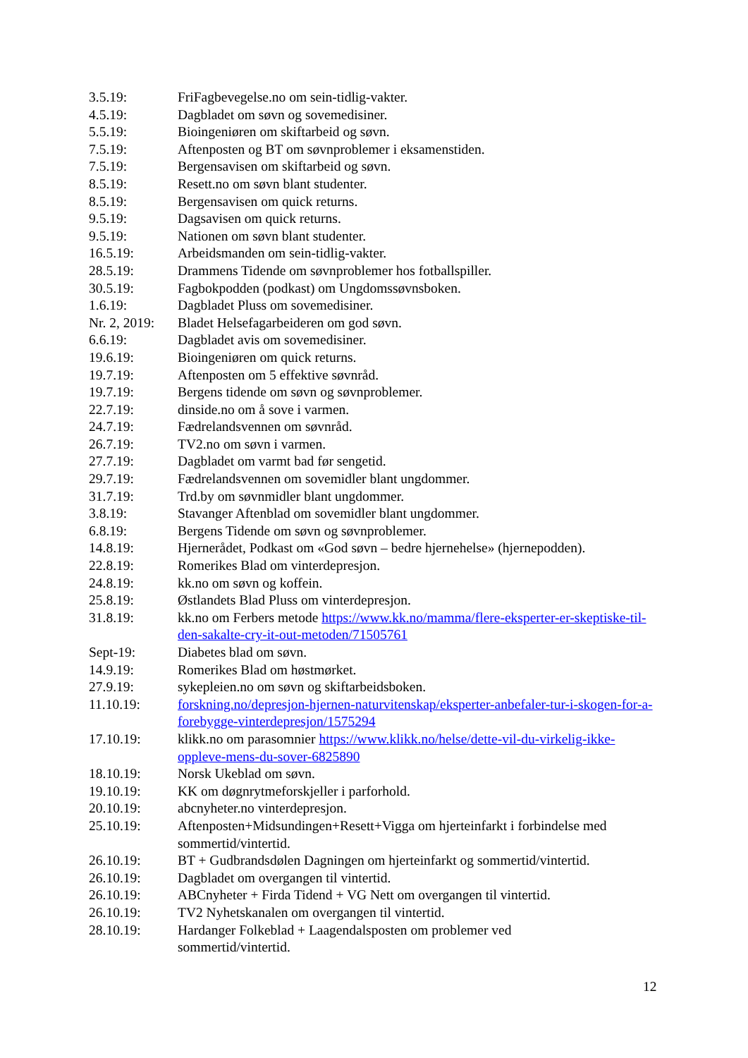3.5.19: FriFagbevegelse.no om sein-tidlig-vakter.
4.5.19: Dagbladet om søvn og sovemedisiner.
5.5.19: Bioingeniøren om skiftarbeid og søvn.
7.5.19: Aftenposten og BT om søvnproblemer i eksamenstiden.
7.5.19: Bergensavisen om skiftarbeid og søvn.
8.5.19: Resett.no om søvn blant studenter.
8.5.19: Bergensavisen om quick returns.
9.5.19: Dagsavisen om quick returns.
9.5.19: Nationen om søvn blant studenter.
16.5.19: Arbeidsmanden om sein-tidlig-vakter.
28.5.19: Drammens Tidende om søvnproblemer hos fotballspiller.
30.5.19: Fagbokpodden (podkast) om Ungdomssøvnsboken.
1.6.19: Dagbladet Pluss om sovemedisiner.
Nr. 2, 2019:
Bladet Helsefagarbeideren om god søvn.
6.6.19: Dagbladet avis om sovemedisiner.
19.6.19: Bioingeniøren om quick returns.
19.7.19: Aftenposten om 5 effektive søvnråd.
19.7.19: Bergens tidende om søvn og søvnproblemer.
22.7.19: dinside.no om å sove i varmen.
24.7.19: Fædrelandsvennen om søvnråd.
26.7.19: TV2.no om søvn i varmen.
27.7.19: Dagbladet om varmt bad før sengetid.
29.7.19: Fædrelandsvennen om sovemidler blant ungdommer.
31.7.19: Trd.by om søvnmidler blant ungdommer.
3.8.19: Stavanger Aftenblad om sovemidler blant ungdommer.
6.8.19: Bergens Tidende om søvn og søvnproblemer.
14.8.19: Hjernerådet, Podkast om «God søvn – bedre hjernehelse» (hjernepodden).
22.8.19: Romerikes Blad om vinterdepresjon.
24.8.19: kk.no om søvn og koffein.
25.8.19: Østlandets Blad Pluss om vinterdepresjon.
31.8.19: kk.no om Ferbers metode https://www.kk.no/mamma/flere-eksperter-er-skeptiske-til-den-sakalte-cry-it-out-metoden/71505761
Sept-19: Diabetes blad om søvn.
14.9.19: Romerikes Blad om høstmørket.
27.9.19: sykepleien.no om søvn og skiftarbeidsboken.
11.10.19: forskning.no/depresjon-hjernen-naturvitenskap/eksperter-anbefaler-tur-i-skogen-for-a-forebygge-vinterdepresjon/1575294
17.10.19: klikk.no om parasomnier https://www.klikk.no/helse/dette-vil-du-virkelig-ikke-oppleve-mens-du-sover-6825890
18.10.19: Norsk Ukeblad om søvn.
19.10.19: KK om døgnrytmeforskjeller i parforhold.
20.10.19: abcnyheter.no vinterdepresjon.
25.10.19: Aftenposten+Midsundingen+Resett+Vigga om hjerteinfarkt i forbindelse med sommertid/vintertid.
26.10.19: BT + Gudbrandsdølen Dagningen om hjerteinfarkt og sommertid/vintertid.
26.10.19: Dagbladet om overgangen til vintertid.
26.10.19: ABCnyheter + Firda Tidend + VG Nett om overgangen til vintertid.
26.10.19: TV2 Nyhetskanalen om overgangen til vintertid.
28.10.19: Hardanger Folkeblad + Laagendalsposten om problemer ved
sommertid/vintertid.
12